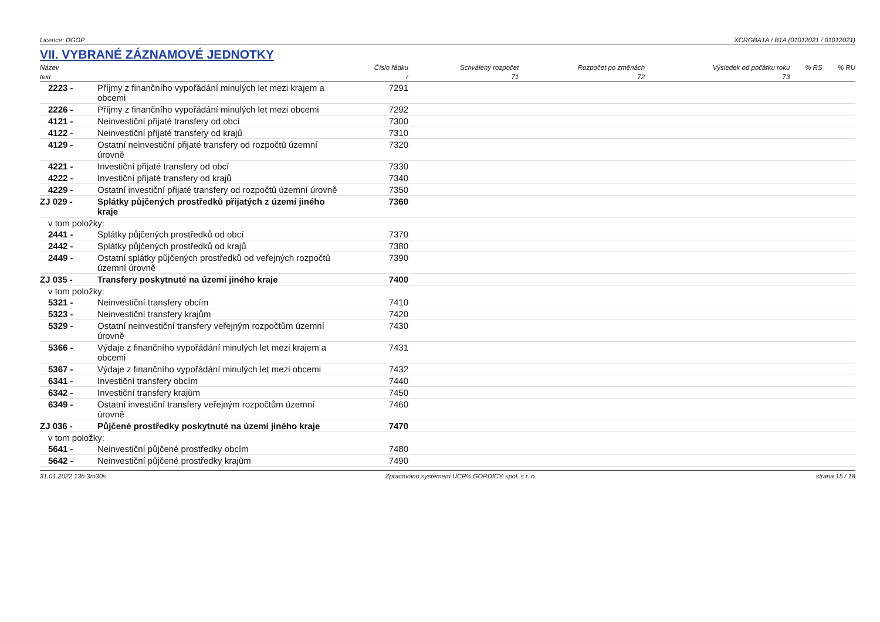Licence: DGOP XCRGBA1A / B1A (01012021 / 01012021)
VII. VYBRANÉ ZÁZNAMOVÉ JEDNOTKY
| Název | | Číslo řádku | Schválený rozpočet | Rozpočet po změnách | Výsledek od počátku roku | % RS | % RU |
| --- | --- | --- | --- | --- | --- | --- | --- |
| text | | r | 71 | 72 | 73 | | |
| 2223 - | Příjmy z finančního vypořádání minulých let mezi krajem a obcemi | 7291 | | | | | |
| 2226 - | Příjmy z finančního vypořádání minulých let mezi obcemi | 7292 | | | | | |
| 4121 - | Neinvestiční přijaté transfery od obcí | 7300 | | | | | |
| 4122 - | Neinvestiční přijaté transfery od krajů | 7310 | | | | | |
| 4129 - | Ostatní neinvestiční přijaté transfery od rozpočtů územní úrovně | 7320 | | | | | |
| 4221 - | Investiční přijaté transfery od obcí | 7330 | | | | | |
| 4222 - | Investiční přijaté transfery od krajů | 7340 | | | | | |
| 4229 - | Ostatní investiční přijaté transfery od rozpočtů územní úrovně | 7350 | | | | | |
| ZJ 029 - | Splátky půjčených prostředků přijatých z území jiného kraje | 7360 | | | | | |
| v tom položky: | | | | | | | |
| 2441 - | Splátky půjčených prostředků od obcí | 7370 | | | | | |
| 2442 - | Splátky půjčených prostředků od krajů | 7380 | | | | | |
| 2449 - | Ostatní splátky půjčených prostředků od veřejných rozpočtů územní úrovně | 7390 | | | | | |
| ZJ 035 - | Transfery poskytnuté na území jiného kraje | 7400 | | | | | |
| v tom položky: | | | | | | | |
| 5321 - | Neinvestiční transfery obcím | 7410 | | | | | |
| 5323 - | Neinvestiční transfery krajům | 7420 | | | | | |
| 5329 - | Ostatní neinvestiční transfery veřejným rozpočtům územní úrovně | 7430 | | | | | |
| 5366 - | Výdaje z finančního vypořádání minulých let mezi krajem a obcemi | 7431 | | | | | |
| 5367 - | Výdaje z finančního vypořádání minulých let mezi obcemi | 7432 | | | | | |
| 6341 - | Investiční transfery obcím | 7440 | | | | | |
| 6342 - | Investiční transfery krajům | 7450 | | | | | |
| 6349 - | Ostatní investiční transfery veřejným rozpočtům územní úrovně | 7460 | | | | | |
| ZJ 036 - | Půjčené prostředky poskytnuté na území jiného kraje | 7470 | | | | | |
| v tom položky: | | | | | | | |
| 5641 - | Neinvestiční půjčené prostředky obcím | 7480 | | | | | |
| 5642 - | Neinvestiční půjčené prostředky krajům | 7490 | | | | | |
31.01.2022 13h 3m30s Zpracováno systémem UCR® GORDIC® spol. s r. o. strana 15 / 18